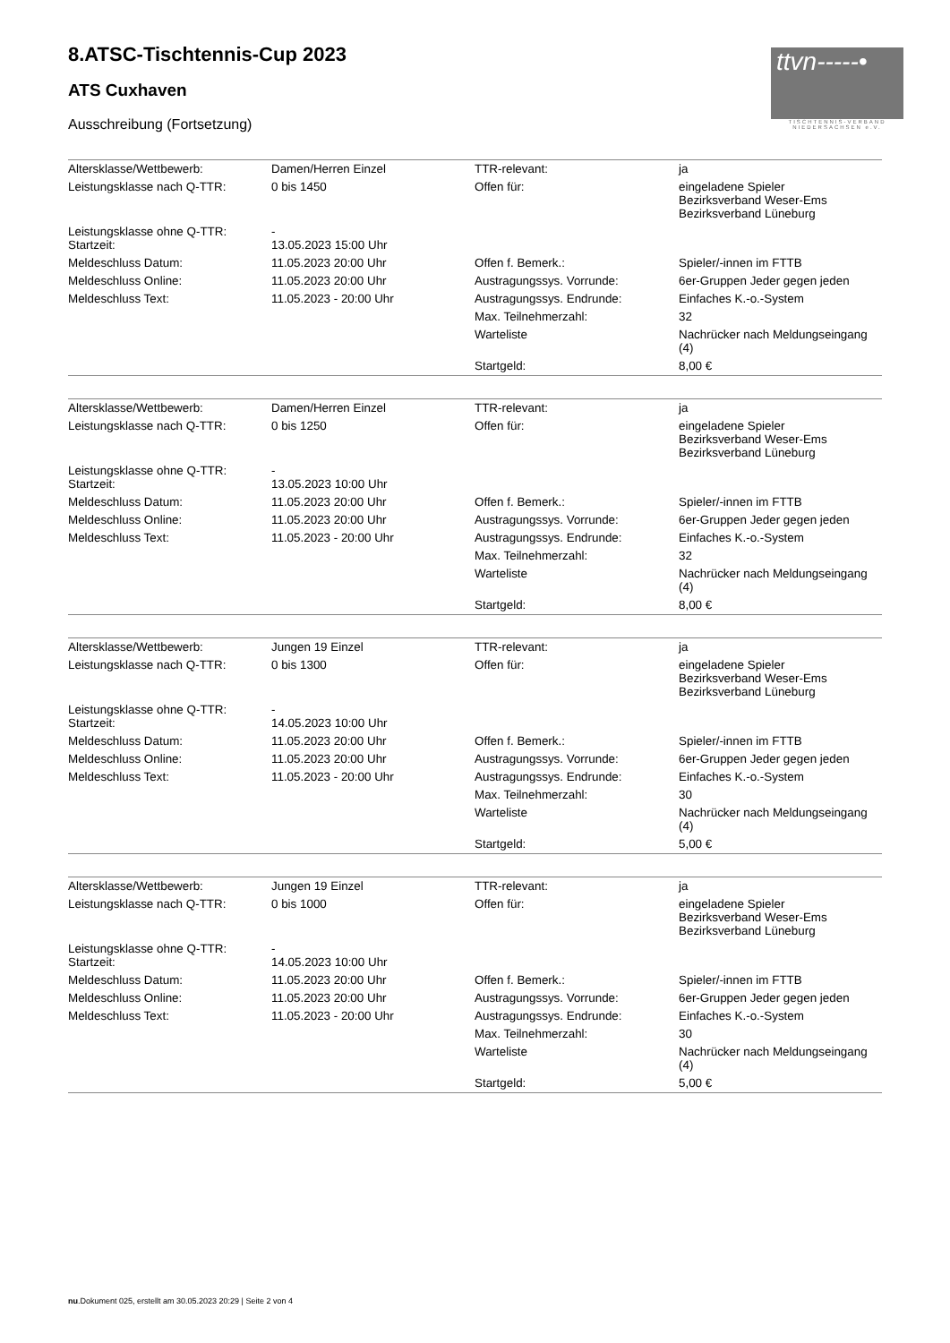ttvn-----•
TISCHTENNIS-VERBAND
NIEDERSACHSEN e.V.
8.ATSC-Tischtennis-Cup 2023
ATS Cuxhaven
Ausschreibung (Fortsetzung)
| Altersklasse/Wettbewerb: | Damen/Herren Einzel | TTR-relevant: | ja |
| Leistungsklasse nach Q-TTR: | 0 bis 1450 | Offen für: | eingeladene Spieler Bezirksverband Weser-Ems Bezirksverband Lüneburg |
| Leistungsklasse ohne Q-TTR: Startzeit: | - 13.05.2023 15:00 Uhr | | |
| Meldeschluss Datum: | 11.05.2023 20:00 Uhr | Offen f. Bemerk.: | Spieler/-innen im FTTB |
| Meldeschluss Online: | 11.05.2023 20:00 Uhr | Austragungssys. Vorrunde: | 6er-Gruppen Jeder gegen jeden |
| Meldeschluss Text: | 11.05.2023 - 20:00 Uhr | Austragungssys. Endrunde: | Einfaches K.-o.-System |
| | | Max. Teilnehmerzahl: | 32 |
| | | Warteliste | Nachrücker nach Meldungseingang (4) |
| | | Startgeld: | 8,00 € |
| Altersklasse/Wettbewerb: | Damen/Herren Einzel | TTR-relevant: | ja |
| Leistungsklasse nach Q-TTR: | 0 bis 1250 | Offen für: | eingeladene Spieler Bezirksverband Weser-Ems Bezirksverband Lüneburg |
| Leistungsklasse ohne Q-TTR: Startzeit: | - 13.05.2023 10:00 Uhr | | |
| Meldeschluss Datum: | 11.05.2023 20:00 Uhr | Offen f. Bemerk.: | Spieler/-innen im FTTB |
| Meldeschluss Online: | 11.05.2023 20:00 Uhr | Austragungssys. Vorrunde: | 6er-Gruppen Jeder gegen jeden |
| Meldeschluss Text: | 11.05.2023 - 20:00 Uhr | Austragungssys. Endrunde: | Einfaches K.-o.-System |
| | | Max. Teilnehmerzahl: | 32 |
| | | Warteliste | Nachrücker nach Meldungseingang (4) |
| | | Startgeld: | 8,00 € |
| Altersklasse/Wettbewerb: | Jungen 19 Einzel | TTR-relevant: | ja |
| Leistungsklasse nach Q-TTR: | 0 bis 1300 | Offen für: | eingeladene Spieler Bezirksverband Weser-Ems Bezirksverband Lüneburg |
| Leistungsklasse ohne Q-TTR: Startzeit: | - 14.05.2023 10:00 Uhr | | |
| Meldeschluss Datum: | 11.05.2023 20:00 Uhr | Offen f. Bemerk.: | Spieler/-innen im FTTB |
| Meldeschluss Online: | 11.05.2023 20:00 Uhr | Austragungssys. Vorrunde: | 6er-Gruppen Jeder gegen jeden |
| Meldeschluss Text: | 11.05.2023 - 20:00 Uhr | Austragungssys. Endrunde: | Einfaches K.-o.-System |
| | | Max. Teilnehmerzahl: | 30 |
| | | Warteliste | Nachrücker nach Meldungseingang (4) |
| | | Startgeld: | 5,00 € |
| Altersklasse/Wettbewerb: | Jungen 19 Einzel | TTR-relevant: | ja |
| Leistungsklasse nach Q-TTR: | 0 bis 1000 | Offen für: | eingeladene Spieler Bezirksverband Weser-Ems Bezirksverband Lüneburg |
| Leistungsklasse ohne Q-TTR: Startzeit: | - 14.05.2023 10:00 Uhr | | |
| Meldeschluss Datum: | 11.05.2023 20:00 Uhr | Offen f. Bemerk.: | Spieler/-innen im FTTB |
| Meldeschluss Online: | 11.05.2023 20:00 Uhr | Austragungssys. Vorrunde: | 6er-Gruppen Jeder gegen jeden |
| Meldeschluss Text: | 11.05.2023 - 20:00 Uhr | Austragungssys. Endrunde: | Einfaches K.-o.-System |
| | | Max. Teilnehmerzahl: | 30 |
| | | Warteliste | Nachrücker nach Meldungseingang (4) |
| | | Startgeld: | 5,00 € |
nu.Dokument 025, erstellt am 30.05.2023 20:29 | Seite 2 von 4